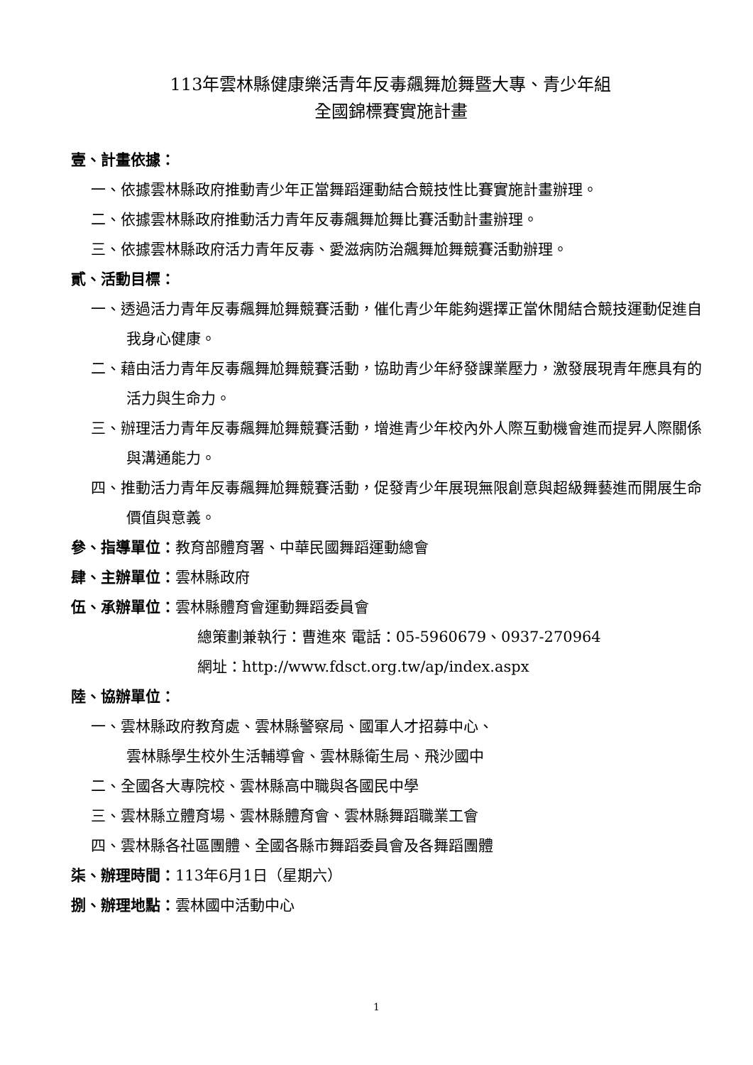113年雲林縣健康樂活青年反毒飆舞尬舞暨大專、青少年組
全國錦標賽實施計畫
壹、計畫依據：
一、依據雲林縣政府推動青少年正當舞蹈運動結合競技性比賽實施計畫辦理。
二、依據雲林縣政府推動活力青年反毒飆舞尬舞比賽活動計畫辦理。
三、依據雲林縣政府活力青年反毒、愛滋病防治飆舞尬舞競賽活動辦理。
貳、活動目標：
一、透過活力青年反毒飆舞尬舞競賽活動，催化青少年能夠選擇正當休閒結合競技運動促進自我身心健康。
二、藉由活力青年反毒飆舞尬舞競賽活動，協助青少年紓發課業壓力，激發展現青年應具有的活力與生命力。
三、辦理活力青年反毒飆舞尬舞競賽活動，增進青少年校內外人際互動機會進而提昇人際關係與溝通能力。
四、推動活力青年反毒飆舞尬舞競賽活動，促發青少年展現無限創意與超級舞藝進而開展生命價值與意義。
參、指導單位：教育部體育署、中華民國舞蹈運動總會
肆、主辦單位：雲林縣政府
伍、承辦單位：雲林縣體育會運動舞蹈委員會
總策劃兼執行：曹進來 電話：05-5960679、0937-270964
網址：http://www.fdsct.org.tw/ap/index.aspx
陸、協辦單位：
一、雲林縣政府教育處、雲林縣警察局、國軍人才招募中心、
雲林縣學生校外生活輔導會、雲林縣衛生局、飛沙國中
二、全國各大專院校、雲林縣高中職與各國民中學
三、雲林縣立體育場、雲林縣體育會、雲林縣舞蹈職業工會
四、雲林縣各社區團體、全國各縣市舞蹈委員會及各舞蹈團體
柒、辦理時間：113年6月1日（星期六）
捌、辦理地點：雲林國中活動中心
1